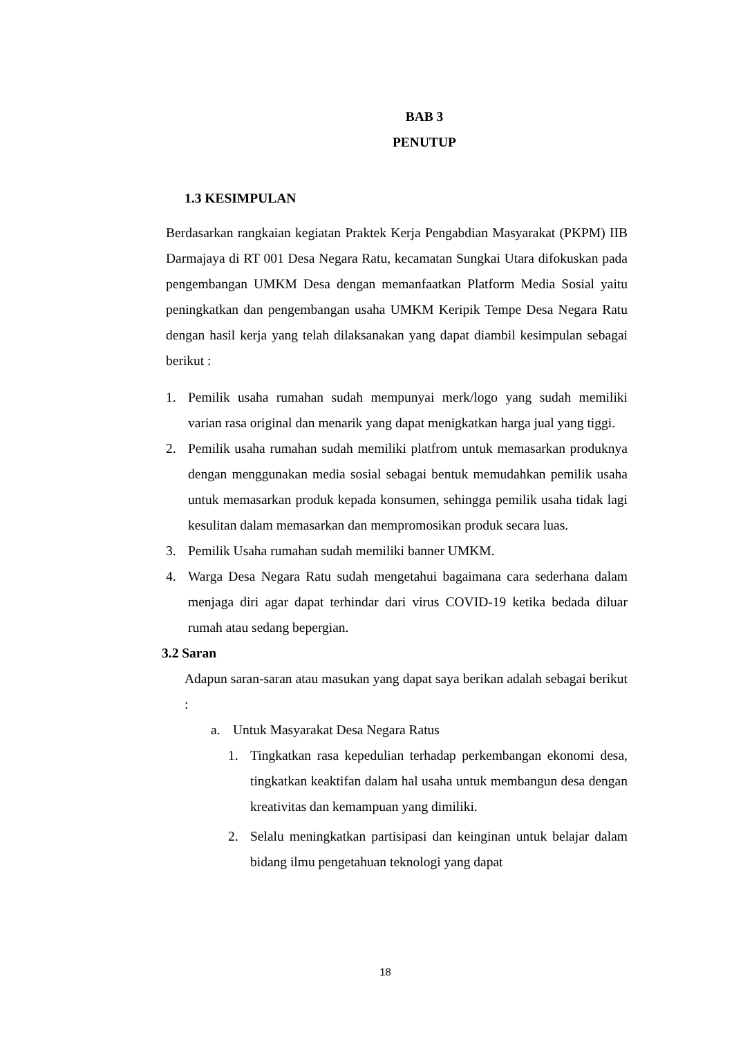BAB 3
PENUTUP
1.3 KESIMPULAN
Berdasarkan rangkaian kegiatan Praktek Kerja Pengabdian Masyarakat (PKPM) IIB Darmajaya di RT 001 Desa Negara Ratu, kecamatan Sungkai Utara difokuskan pada pengembangan UMKM Desa dengan memanfaatkan Platform Media Sosial yaitu peningkatkan dan pengembangan usaha UMKM Keripik Tempe Desa Negara Ratu dengan hasil kerja yang telah dilaksanakan yang dapat diambil kesimpulan sebagai berikut :
1. Pemilik usaha rumahan sudah mempunyai merk/logo yang sudah memiliki varian rasa original dan menarik yang dapat menigkatkan harga jual yang tiggi.
2. Pemilik usaha rumahan sudah memiliki platfrom untuk memasarkan produknya dengan menggunakan media sosial sebagai bentuk memudahkan pemilik usaha untuk memasarkan produk kepada konsumen, sehingga pemilik usaha tidak lagi kesulitan dalam memasarkan dan mempromosikan produk secara luas.
3. Pemilik Usaha rumahan sudah memiliki banner UMKM.
4. Warga Desa Negara Ratu sudah mengetahui bagaimana cara sederhana dalam menjaga diri agar dapat terhindar dari virus COVID-19 ketika bedada diluar rumah atau sedang bepergian.
3.2 Saran
Adapun saran-saran atau masukan yang dapat saya berikan adalah sebagai berikut :
a. Untuk Masyarakat Desa Negara Ratus
1. Tingkatkan rasa kepedulian terhadap perkembangan ekonomi desa, tingkatkan keaktifan dalam hal usaha untuk membangun desa dengan kreativitas dan kemampuan yang dimiliki.
2. Selalu meningkatkan partisipasi dan keinginan untuk belajar dalam bidang ilmu pengetahuan teknologi yang dapat
18